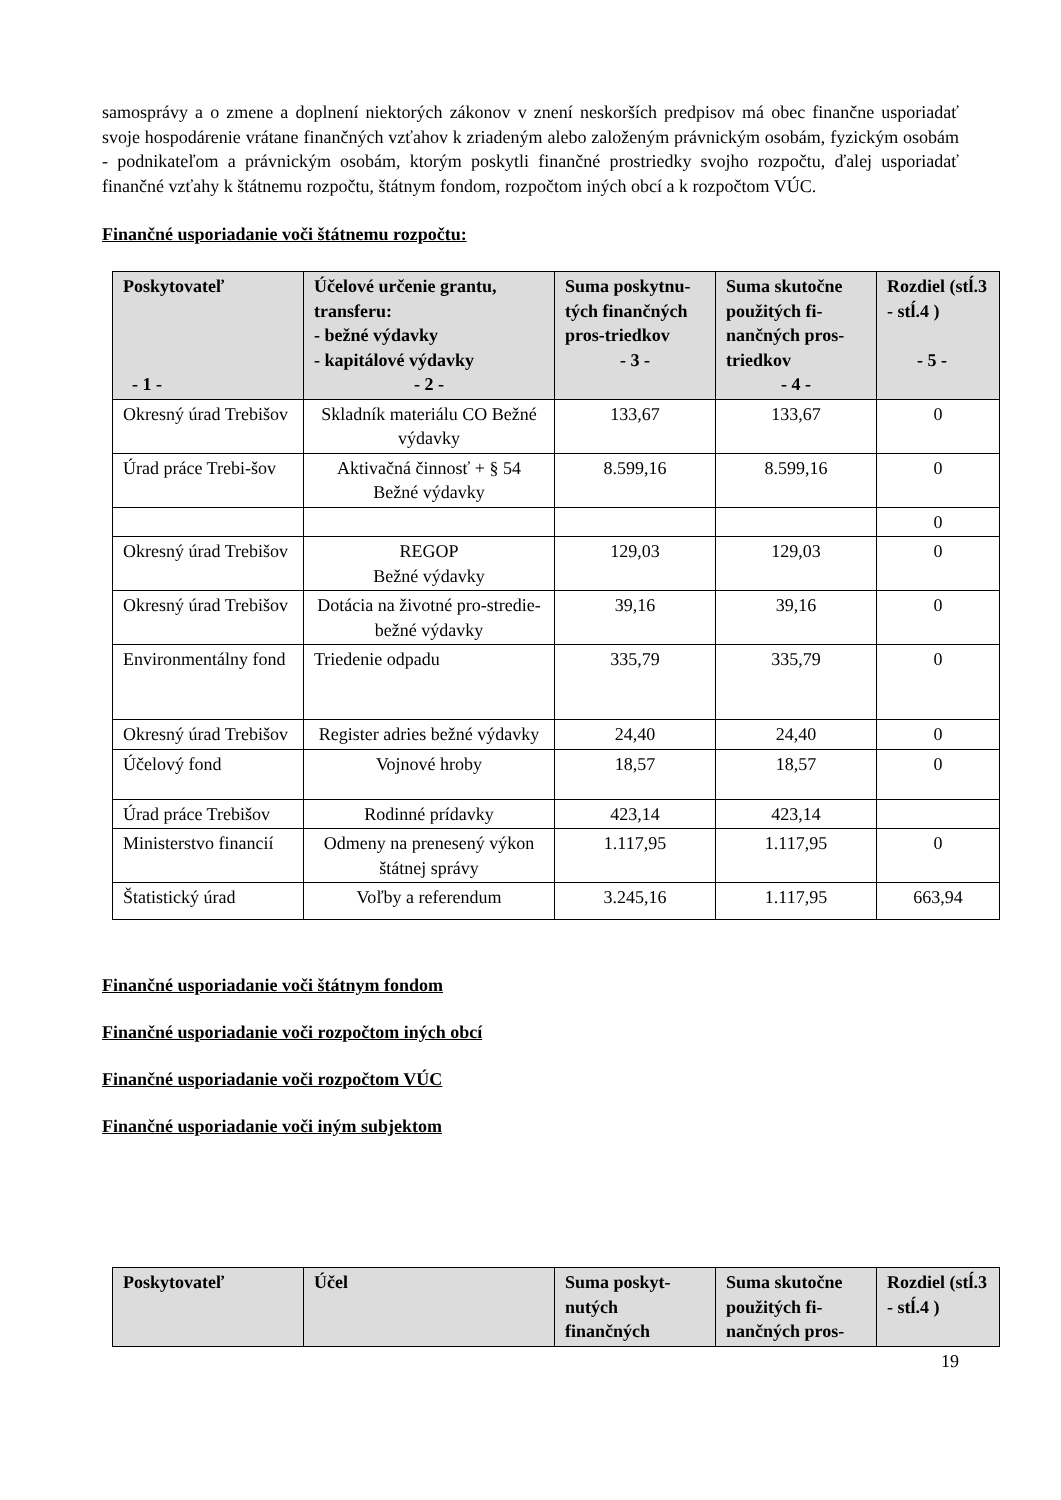samosprávy a o zmene a doplnení niektorých zákonov v znení neskorších predpisov má obec finančne usporiadať svoje hospodárenie vrátane finančných vzťahov k zriadeným alebo založeným právnickým osobám, fyzickým osobám - podnikateľom a právnickým osobám, ktorým poskytli finančné prostriedky svojho rozpočtu, ďalej usporiadať finančné vzťahy k štátnemu rozpočtu, štátnym fondom, rozpočtom iných obcí a k rozpočtom VÚC.
Finančné usporiadanie voči štátnemu rozpočtu:
| Poskytovateľ - 1 - | Účelové určenie grantu, transferu: - bežné výdavky - kapitálové výdavky - 2 - | Suma poskytnu-tých finančných pros-triedkov - 3 - | Suma skutočne použitých fi-nančných pros-triedkov - 4 - | Rozdiel (stĺ.3 - stĺ.4 ) - 5 - |
| --- | --- | --- | --- | --- |
| Okresný úrad Trebišov | Skladník materiálu CO Bežné výdavky | 133,67 | 133,67 | 0 |
| Úrad práce Trebi-šov | Aktivačná činnosť + § 54 Bežné výdavky | 8.599,16 | 8.599,16 | 0 |
| | | | | 0 |
| Okresný úrad Trebišov | REGOP Bežné výdavky | 129,03 | 129,03 | 0 |
| Okresný úrad Trebišov | Dotácia na životné pro-stredie-bežné výdavky | 39,16 | 39,16 | 0 |
| Environmentálny fond | Triedenie odpadu | 335,79 | 335,79 | 0 |
| Okresný úrad Trebišov | Register adries bežné výdavky | 24,40 | 24,40 | 0 |
| Účelový fond | Vojnové hroby | 18,57 | 18,57 | 0 |
| Úrad práce Trebišov | Rodinné prídavky | 423,14 | 423,14 | |
| Ministerstvo financií | Odmeny na prenesený výkon štátnej správy | 1.117,95 | 1.117,95 | 0 |
| Štatistický úrad | Voľby a referendum | 3.245,16 | 1.117,95 | 663,94 |
Finančné usporiadanie voči štátnym fondom
Finančné usporiadanie voči rozpočtom iných obcí
Finančné usporiadanie voči rozpočtom VÚC
Finančné usporiadanie voči iným subjektom
| Poskytovateľ | Účel | Suma poskyt-nutých finančných | Suma skutočne použitých fi-nančných pros- | Rozdiel (stĺ.3 - stĺ.4 ) |
| --- | --- | --- | --- | --- |
19